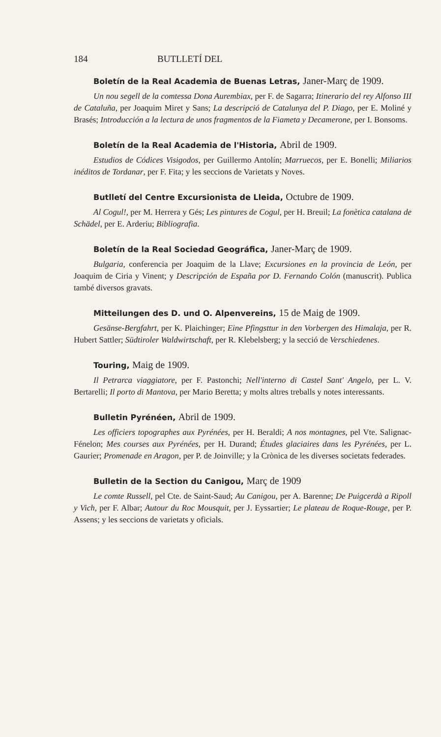184 BUTLLETÍ DEL
Boletín de la Real Academia de Buenas Letras, Janer-Març de 1909.
Un nou segell de la comtessa Dona Aurembiax, per F. de Sagarra; Itinerario del rey Alfonso III de Cataluña, per Joaquim Miret y Sans; La descripció de Catalunya del P. Diago, per E. Moliné y Brasés; Introducción a la lectura de unos fragmentos de la Fiameta y Decamerone, per I. Bonsoms.
Boletín de la Real Academia de l'Historia, Abril de 1909.
Estudios de Códices Visigodos, per Guillermo Antolín; Marruecos, per E. Bonelli; Miliarios inéditos de Tordanar, per F. Fita; y les seccions de Varietats y Noves.
Butlletí del Centre Excursionista de Lleida, Octubre de 1909.
Al Cogul!, per M. Herrera y Gés; Les pintures de Cogul, per H. Breuil; La fonètica catalana de Schädel, per E. Arderiu; Bibliografia.
Boletín de la Real Sociedad Geográfica, Janer-Març de 1909.
Bulgaria, conferencia per Joaquim de la Llave; Excursiones en la provincia de León, per Joaquim de Ciria y Vinent; y Descripción de España por D. Fernando Colón (manuscrit). Publica també diversos gravats.
Mitteilungen des D. und O. Alpenvereins, 15 de Maig de 1909.
Gesänse-Bergfahrt, per K. Plaichinger; Eine Pfingsttur in den Vorbergen des Himalaja, per R. Hubert Sattler; Südtiroler Waldwirtschaft, per R. Klebelsberg; y la secció de Verschiedenes.
Touring, Maig de 1909.
Il Petrarca viaggiatore, per F. Pastonchi; Nell'interno di Castel Sant' Angelo, per L. V. Bertarelli; Il porto di Mantova, per Mario Beretta; y molts altres treballs y notes interessants.
Bulletin Pyrénéen, Abril de 1909.
Les officiers topographes aux Pyrénées, per H. Beraldi; A nos montagnes, pel Vte. Salignac-Fénelon; Mes courses aux Pyrénées, per H. Durand; Études glaciaires dans les Pyrénées, per L. Gaurier; Promenade en Aragon, per P. de Joinville; y la Crònica de les diverses societats federades.
Bulletin de la Section du Canigou, Març de 1909
Le comte Russell, pel Cte. de Saint-Saud; Au Canigou, per A. Barenne; De Puigcerdà a Ripoll y Vich, per F. Albar; Autour du Roc Mousquit, per J. Eyssartier; Le plateau de Roque-Rouge, per P. Assens; y les seccions de varietats y oficials.